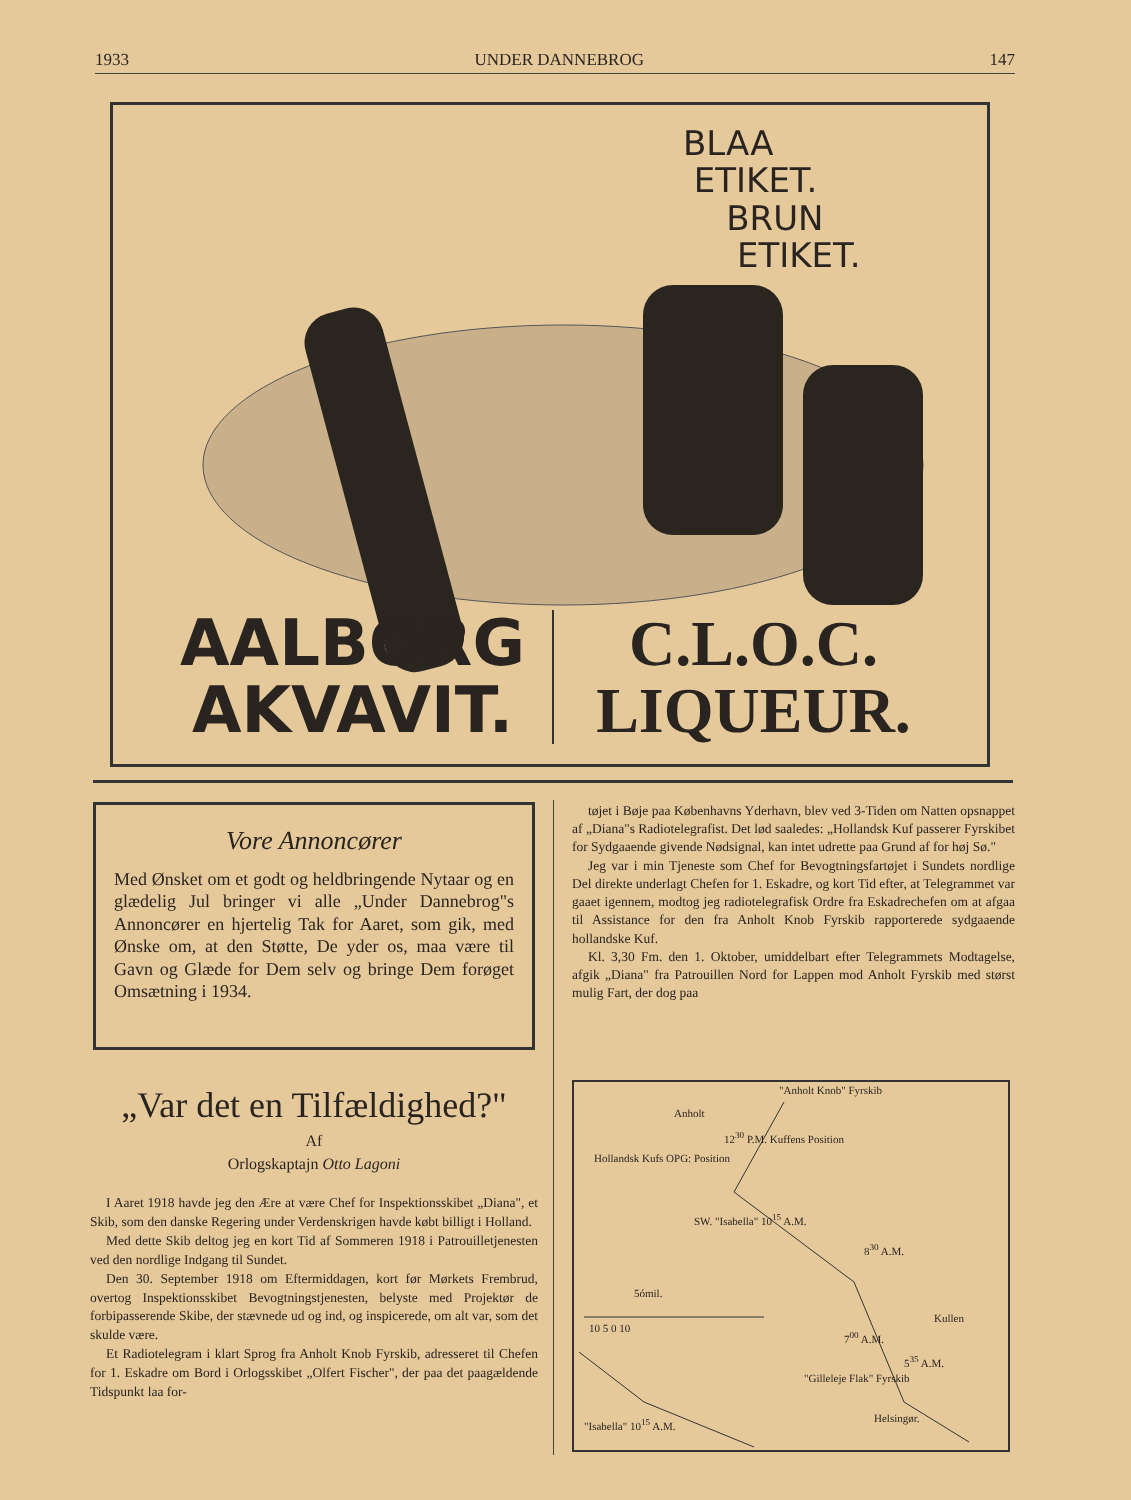1933 UNDER DANNEBROG 147
BLAA
ETIKET.
BRUN
ETIKET.
AALBORG
AKVAVIT.
C.L.O.C.
LIQUEUR.
Vore Annoncører
Med Ønsket om et godt og heldbringende Nytaar og en glædelig Jul bringer vi alle „Under Dannebrog"s Annoncører en hjertelig Tak for Aaret, som gik, med Ønske om, at den Støtte, De yder os, maa være til Gavn og Glæde for Dem selv og bringe Dem forøget Omsætning i 1934.
„Var det en Tilfældighed?"
Af
Orlogskaptajn Otto Lagoni
I Aaret 1918 havde jeg den Ære at være Chef for Inspektionsskibet „Diana", et Skib, som den danske Regering under Verdenskrigen havde købt billigt i Holland.
Med dette Skib deltog jeg en kort Tid af Sommeren 1918 i Patrouilletjenesten ved den nordlige Indgang til Sundet.
Den 30. September 1918 om Eftermiddagen, kort før Mørkets Frembrud, overtog Inspektionsskibet Bevogtningstjenesten, belyste med Projektør de forbipasserende Skibe, der stævnede ud og ind, og inspicerede, om alt var, som det skulde være.
Et Radiotelegram i klart Sprog fra Anholt Knob Fyrskib, adresseret til Chefen for 1. Eskadre om Bord i Orlogsskibet „Olfert Fischer", der paa det paagældende Tidspunkt laa for-
tøjet i Bøje paa Københavns Yderhavn, blev ved 3-Tiden om Natten opsnappet af „Diana"s Radiotelegrafist. Det lød saaledes: „Hollandsk Kuf passerer Fyrskibet for Sydgaaende givende Nødsignal, kan intet udrette paa Grund af for høj Sø."
Jeg var i min Tjeneste som Chef for Bevogtningsfartøjet i Sundets nordlige Del direkte underlagt Chefen for 1. Eskadre, og kort Tid efter, at Telegrammet var gaaet igennem, modtog jeg radiotelegrafisk Ordre fra Eskadrechefen om at afgaa til Assistance for den fra Anholt Knob Fyrskib rapporterede sydgaaende hollandske Kuf.
Kl. 3,30 Fm. den 1. Oktober, umiddelbart efter Telegrammets Modtagelse, afgik „Diana" fra Patrouillen Nord for Lappen mod Anholt Fyrskib med størst mulig Fart, der dog paa
"Anholt Knob" Fyrskib
Anholt
12<sup>30</sup> P.M. Kuffens Position
Hollandsk Kufs OPG: Position
SW. "Isabella" 10<sup>15</sup> A.M.
8<sup>30</sup> A.M.
5ómil.
10 5 0 10
Kullen
7<sup>00</sup> A.M.
5<sup>35</sup> A.M.
"Gilleleje Flak" Fyrskib
"Isabella" 10<sup>15</sup> A.M. Helsingør.